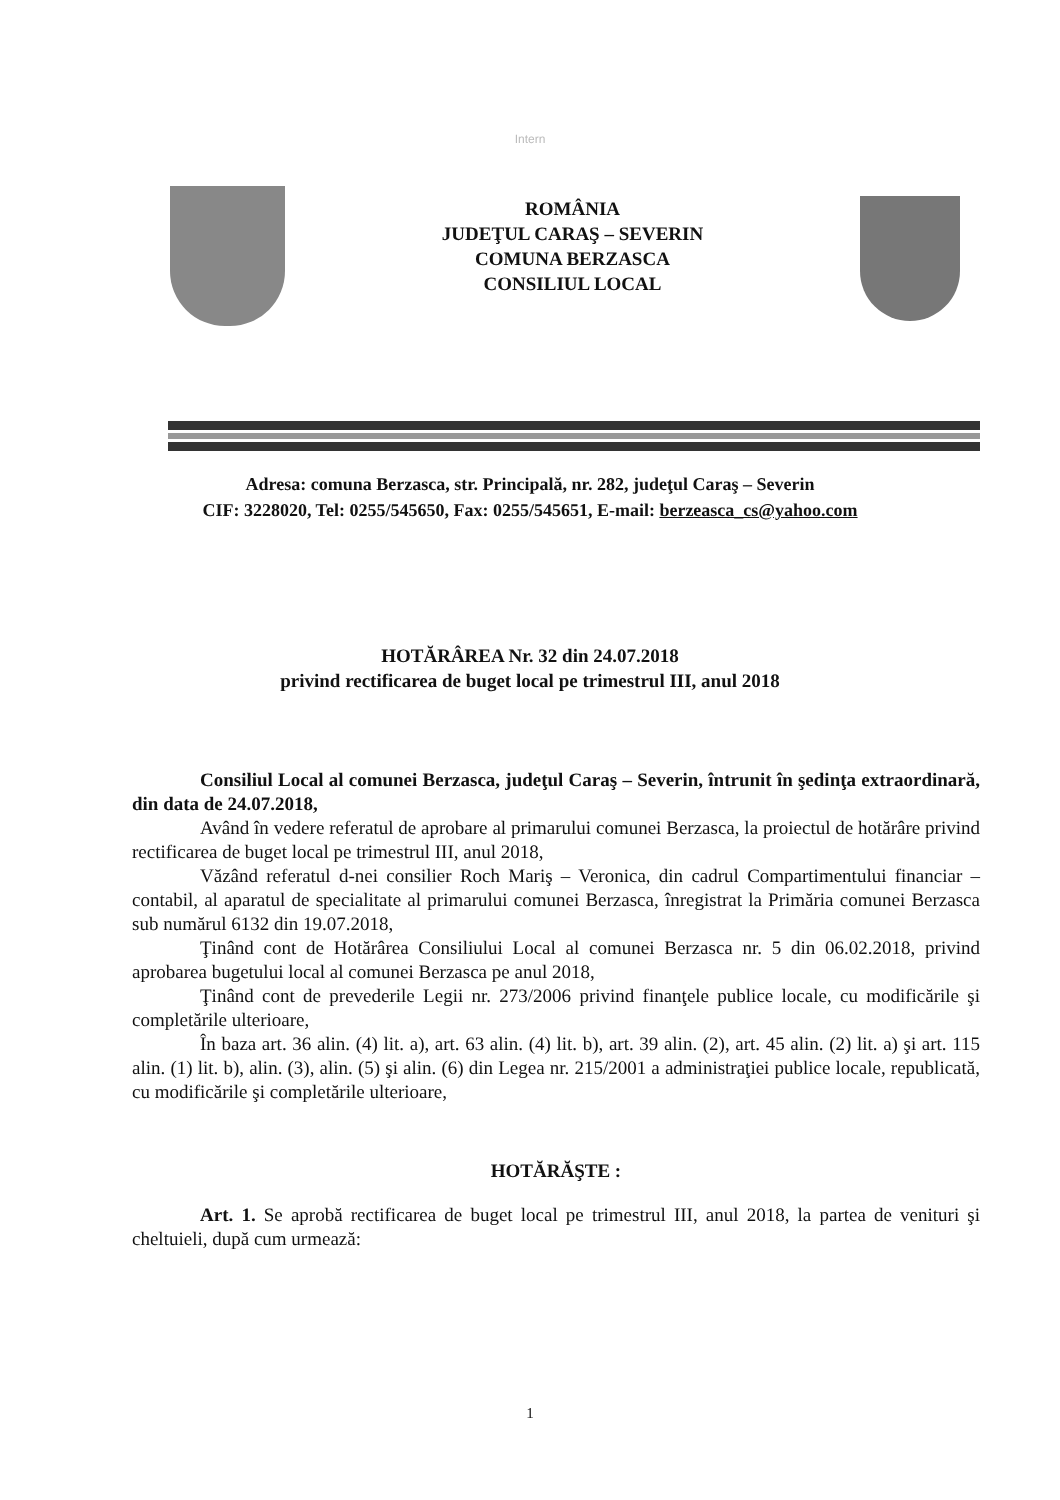Intern
ROMÂNIA
JUDEŢUL CARAŞ – SEVERIN
COMUNA BERZASCA
CONSILIUL LOCAL
Adresa: comuna Berzasca, str. Principală, nr. 282, judeţul Caraş – Severin
CIF: 3228020, Tel: 0255/545650, Fax: 0255/545651, E-mail: berzeasca_cs@yahoo.com
HOTĂRÂREA Nr. 32 din 24.07.2018
privind rectificarea de buget local pe trimestrul III, anul 2018
Consiliul Local al comunei Berzasca, judeţul Caraş – Severin, întrunit în şedinţa extraordinară, din data de 24.07.2018,
Având în vedere referatul de aprobare al primarului comunei Berzasca, la proiectul de hotărâre privind rectificarea de buget local pe trimestrul III, anul 2018,
Văzând referatul d-nei consilier Roch Mariş – Veronica, din cadrul Compartimentului financiar – contabil, al aparatul de specialitate al primarului comunei Berzasca, înregistrat la Primăria comunei Berzasca sub numărul 6132 din 19.07.2018,
Ţinând cont de Hotărârea Consiliului Local al comunei Berzasca nr. 5 din 06.02.2018, privind aprobarea bugetului local al comunei Berzasca pe anul 2018,
Ţinând cont de prevederile Legii nr. 273/2006 privind finanţele publice locale, cu modificările şi completările ulterioare,
În baza art. 36 alin. (4) lit. a), art. 63 alin. (4) lit. b), art. 39 alin. (2), art. 45 alin. (2) lit. a) şi art. 115 alin. (1) lit. b), alin. (3), alin. (5) şi alin. (6) din Legea nr. 215/2001 a administraţiei publice locale, republicată, cu modificările şi completările ulterioare,
HOTĂRĂŞTE :
Art. 1. Se aprobă rectificarea de buget local pe trimestrul III, anul 2018, la partea de venituri şi cheltuieli, după cum urmează:
1